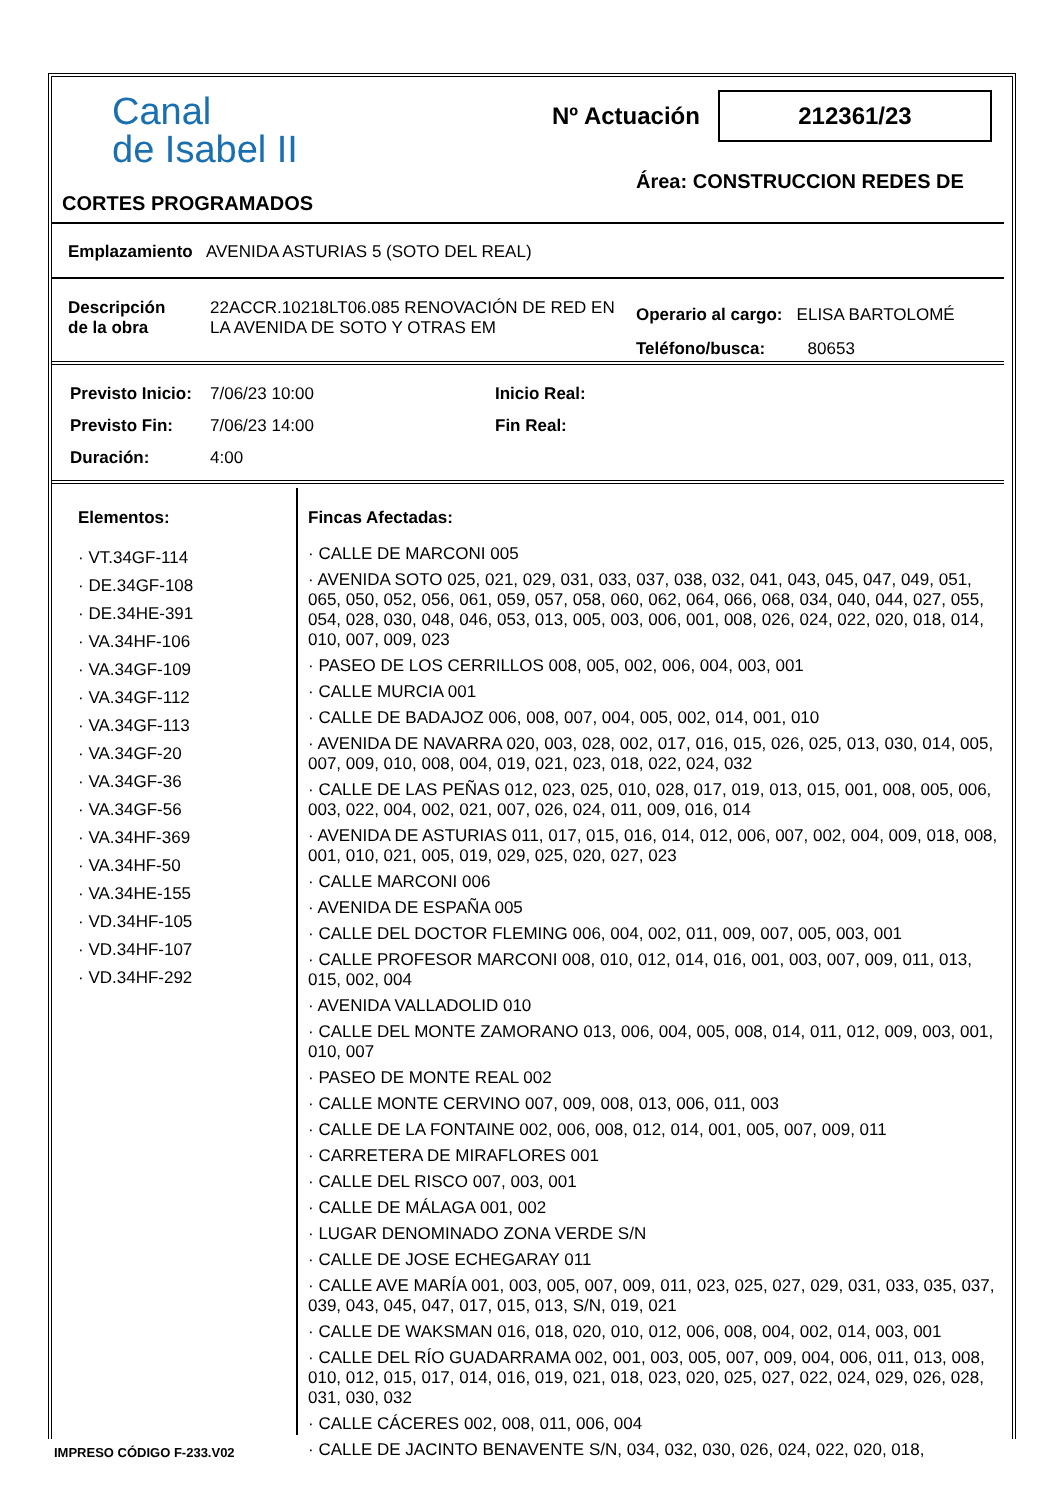Canal
de Isabel II
Nº Actuación 212361/23
Área: CONSTRUCCION REDES DE
CORTES PROGRAMADOS
Emplazamiento AVENIDA ASTURIAS 5 (SOTO DEL REAL)
Descripción
de la obra
22ACCR.10218LT06.085 RENOVACIÓN DE RED EN LA AVENIDA DE SOTO Y OTRAS EM
Operario al cargo: ELISA BARTOLOMÉ
Teléfono/busca: 80653
Previsto Inicio:
Previsto Fin:
Duración:
7/06/23 10:00
7/06/23 14:00
4:00
Inicio Real:
Fin Real:
Elementos:
· VT.34GF-114
· DE.34GF-108
· DE.34HE-391
· VA.34HF-106
· VA.34GF-109
· VA.34GF-112
· VA.34GF-113
· VA.34GF-20
· VA.34GF-36
· VA.34GF-56
· VA.34HF-369
· VA.34HF-50
· VA.34HE-155
· VD.34HF-105
· VD.34HF-107
· VD.34HF-292
Fincas Afectadas:
· CALLE DE MARCONI 005
· AVENIDA SOTO 025, 021, 029, 031, 033, 037, 038, 032, 041, 043, 045, 047, 049, 051, 065, 050, 052, 056, 061, 059, 057, 058, 060, 062, 064, 066, 068, 034, 040, 044, 027, 055, 054, 028, 030, 048, 046, 053, 013, 005, 003, 006, 001, 008, 026, 024, 022, 020, 018, 014, 010, 007, 009, 023
· PASEO DE LOS CERRILLOS 008, 005, 002, 006, 004, 003, 001
· CALLE MURCIA 001
· CALLE DE BADAJOZ 006, 008, 007, 004, 005, 002, 014, 001, 010
· AVENIDA DE NAVARRA 020, 003, 028, 002, 017, 016, 015, 026, 025, 013, 030, 014, 005, 007, 009, 010, 008, 004, 019, 021, 023, 018, 022, 024, 032
· CALLE DE LAS PEÑAS 012, 023, 025, 010, 028, 017, 019, 013, 015, 001, 008, 005, 006, 003, 022, 004, 002, 021, 007, 026, 024, 011, 009, 016, 014
· AVENIDA DE ASTURIAS 011, 017, 015, 016, 014, 012, 006, 007, 002, 004, 009, 018, 008, 001, 010, 021, 005, 019, 029, 025, 020, 027, 023
· CALLE MARCONI 006
· AVENIDA DE ESPAÑA 005
· CALLE DEL DOCTOR FLEMING 006, 004, 002, 011, 009, 007, 005, 003, 001
· CALLE PROFESOR MARCONI 008, 010, 012, 014, 016, 001, 003, 007, 009, 011, 013, 015, 002, 004
· AVENIDA VALLADOLID 010
· CALLE DEL MONTE ZAMORANO 013, 006, 004, 005, 008, 014, 011, 012, 009, 003, 001, 010, 007
· PASEO DE MONTE REAL 002
· CALLE MONTE CERVINO 007, 009, 008, 013, 006, 011, 003
· CALLE DE LA FONTAINE 002, 006, 008, 012, 014, 001, 005, 007, 009, 011
· CARRETERA DE MIRAFLORES 001
· CALLE DEL RISCO 007, 003, 001
· CALLE DE MÁLAGA 001, 002
· LUGAR DENOMINADO ZONA VERDE S/N
· CALLE DE JOSE ECHEGARAY 011
· CALLE AVE MARÍA 001, 003, 005, 007, 009, 011, 023, 025, 027, 029, 031, 033, 035, 037, 039, 043, 045, 047, 017, 015, 013, S/N, 019, 021
· CALLE DE WAKSMAN 016, 018, 020, 010, 012, 006, 008, 004, 002, 014, 003, 001
· CALLE DEL RÍO GUADARRAMA 002, 001, 003, 005, 007, 009, 004, 006, 011, 013, 008, 010, 012, 015, 017, 014, 016, 019, 021, 018, 023, 020, 025, 027, 022, 024, 029, 026, 028, 031, 030, 032
· CALLE CÁCERES 002, 008, 011, 006, 004
· CALLE DE JACINTO BENAVENTE S/N, 034, 032, 030, 026, 024, 022, 020, 018,
IMPRESO CÓDIGO F-233.V02